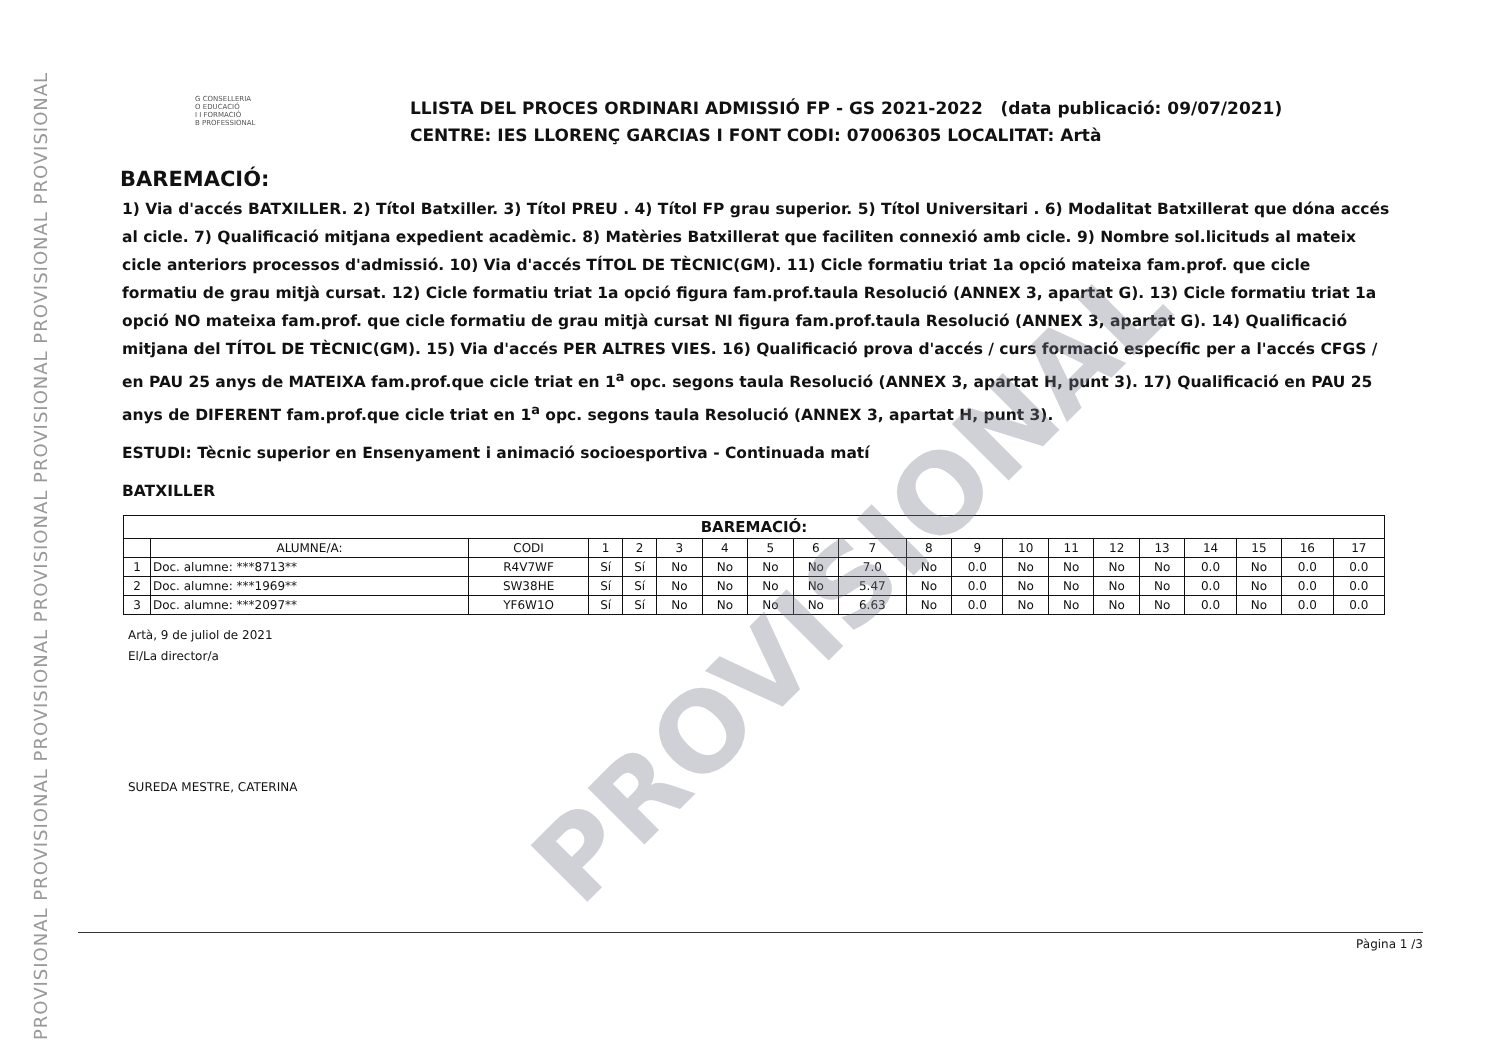PROVISIONAL PROVISIONAL PROVISIONAL PROVISIONAL PROVISIONAL PROVISIONAL PROVISIONAL
PROVISIONAL
G CONSELLERIA
O EDUCACIÓ
I I FORMACIÓ
B PROFESSIONAL
LLISTA DEL PROCES ORDINARI ADMISSIÓ FP - GS 2021-2022 (data publicació: 09/07/2021)
CENTRE: IES LLORENÇ GARCIAS I FONT CODI: 07006305 LOCALITAT: Artà
BAREMACIÓ:
1) Via d'accés BATXILLER. 2) Títol Batxiller. 3) Títol PREU . 4) Títol FP grau superior. 5) Títol Universitari . 6) Modalitat Batxillerat que dóna accés al cicle. 7) Qualificació mitjana expedient acadèmic. 8) Matèries Batxillerat que faciliten connexió amb cicle. 9) Nombre sol.licituds al mateix cicle anteriors processos d'admissió. 10) Via d'accés TÍTOL DE TÈCNIC(GM). 11) Cicle formatiu triat 1a opció mateixa fam.prof. que cicle formatiu de grau mitjà cursat. 12) Cicle formatiu triat 1a opció figura fam.prof.taula Resolució (ANNEX 3, apartat G). 13) Cicle formatiu triat 1a opció NO mateixa fam.prof. que cicle formatiu de grau mitjà cursat NI figura fam.prof.taula Resolució (ANNEX 3, apartat G). 14) Qualificació mitjana del TÍTOL DE TÈCNIC(GM). 15) Via d'accés PER ALTRES VIES. 16) Qualificació prova d'accés / curs formació específic per a l'accés CFGS / en PAU 25 anys de MATEIXA fam.prof.que cicle triat en 1<sup>a</sup> opc. segons taula Resolució (ANNEX 3, apartat H, punt 3). 17) Qualificació en PAU 25 anys de DIFERENT fam.prof.que cicle triat en 1<sup>a</sup> opc. segons taula Resolució (ANNEX 3, apartat H, punt 3).
ESTUDI: Tècnic superior en Ensenyament i animació socioesportiva - Continuada matí
BATXILLER
| BAREMACIÓ: | | | | | | | | | | | | | | | | | | | |
| --- | --- | --- | --- | --- | --- | --- | --- | --- | --- | --- | --- | --- | --- | --- | --- | --- | --- | --- | --- |
| | ALUMNE/A: | CODI | 1 | 2 | 3 | 4 | 5 | 6 | 7 | 8 | 9 | 10 | 11 | 12 | 13 | 14 | 15 | 16 | 17 |
| 1 | Doc. alumne: ***8713** | R4V7WF | Sí | Sí | No | No | No | No | 7.0 | No | 0.0 | No | No | No | No | 0.0 | No | 0.0 | 0.0 |
| 2 | Doc. alumne: ***1969** | SW38HE | Sí | Sí | No | No | No | No | 5.47 | No | 0.0 | No | No | No | No | 0.0 | No | 0.0 | 0.0 |
| 3 | Doc. alumne: ***2097** | YF6W1O | Sí | Sí | No | No | No | No | 6.63 | No | 0.0 | No | No | No | No | 0.0 | No | 0.0 | 0.0 |
Artà, 9 de juliol de 2021
El/La director/a
SUREDA MESTRE, CATERINA
Pàgina 1 /3